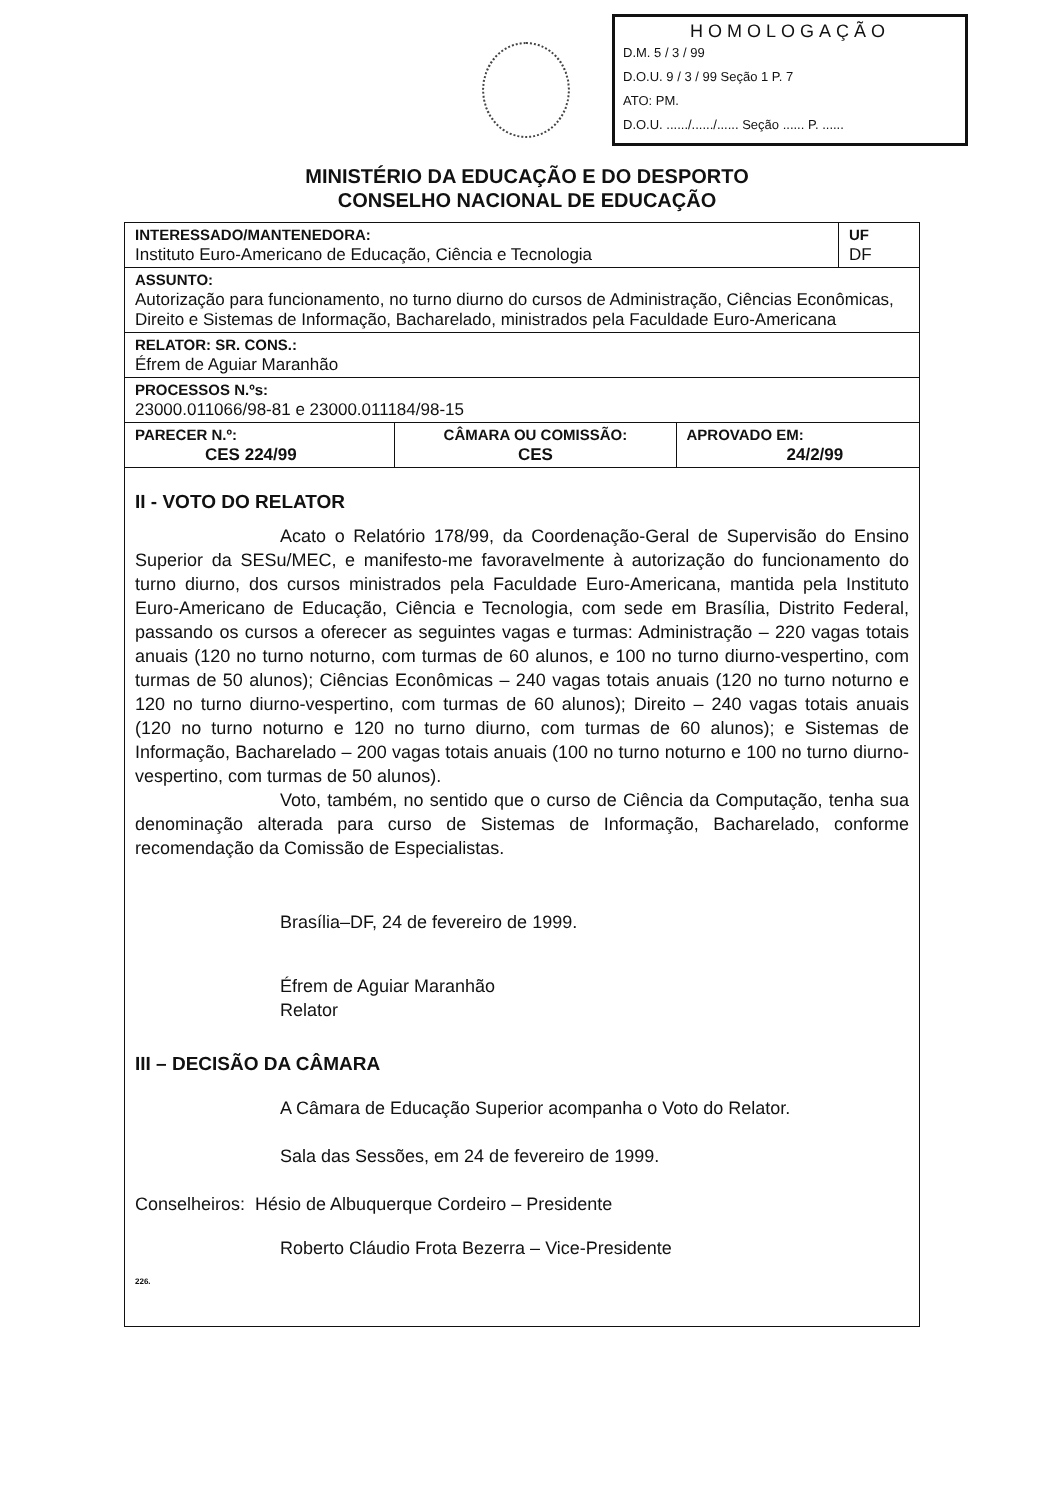HOMOLOGAÇÃO
D.M. 5 / 3 / 99
D.O.U. 9 / 3 / 99 Seção 1 P. 7
ATO: PM.
D.O.U. ....../....../...... Seção ...... P. ......
MINISTÉRIO DA EDUCAÇÃO E DO DESPORTO
CONSELHO NACIONAL DE EDUCAÇÃO
| INTERESSADO/MANTENEDORA: Instituto Euro-Americano de Educação, Ciência e Tecnologia | | | UF DF |
| ASSUNTO: Autorização para funcionamento, no turno diurno do cursos de Administração, Ciências Econômicas, Direito e Sistemas de Informação, Bacharelado, ministrados pela Faculdade Euro-Americana | | | |
| RELATOR: SR. CONS.: Éfrem de Aguiar Maranhão | | | |
| PROCESSOS N.ºs: 23000.011066/98-81 e 23000.011184/98-15 | | | |
| PARECER N.º: CES 224/99 | CÂMARA OU COMISSÃO: CES | APROVADO EM: 24/2/99 | |
II - VOTO DO RELATOR
Acato o Relatório 178/99, da Coordenação-Geral de Supervisão do Ensino Superior da SESu/MEC, e manifesto-me favoravelmente à autorização do funcionamento do turno diurno, dos cursos ministrados pela Faculdade Euro-Americana, mantida pela Instituto Euro-Americano de Educação, Ciência e Tecnologia, com sede em Brasília, Distrito Federal, passando os cursos a oferecer as seguintes vagas e turmas: Administração – 220 vagas totais anuais (120 no turno noturno, com turmas de 60 alunos, e 100 no turno diurno-vespertino, com turmas de 50 alunos); Ciências Econômicas – 240 vagas totais anuais (120 no turno noturno e 120 no turno diurno-vespertino, com turmas de 60 alunos); Direito – 240 vagas totais anuais (120 no turno noturno e 120 no turno diurno, com turmas de 60 alunos); e Sistemas de Informação, Bacharelado – 200 vagas totais anuais (100 no turno noturno e 100 no turno diurno-vespertino, com turmas de 50 alunos).
Voto, também, no sentido que o curso de Ciência da Computação, tenha sua denominação alterada para curso de Sistemas de Informação, Bacharelado, conforme recomendação da Comissão de Especialistas.
Brasília–DF, 24 de fevereiro de 1999.
Éfrem de Aguiar Maranhão
Relator
III – DECISÃO DA CÂMARA
A Câmara de Educação Superior acompanha o Voto do Relator.
Sala das Sessões, em 24 de fevereiro de 1999.
Conselheiros: Hésio de Albuquerque Cordeiro – Presidente
Roberto Cláudio Frota Bezerra – Vice-Presidente
226.